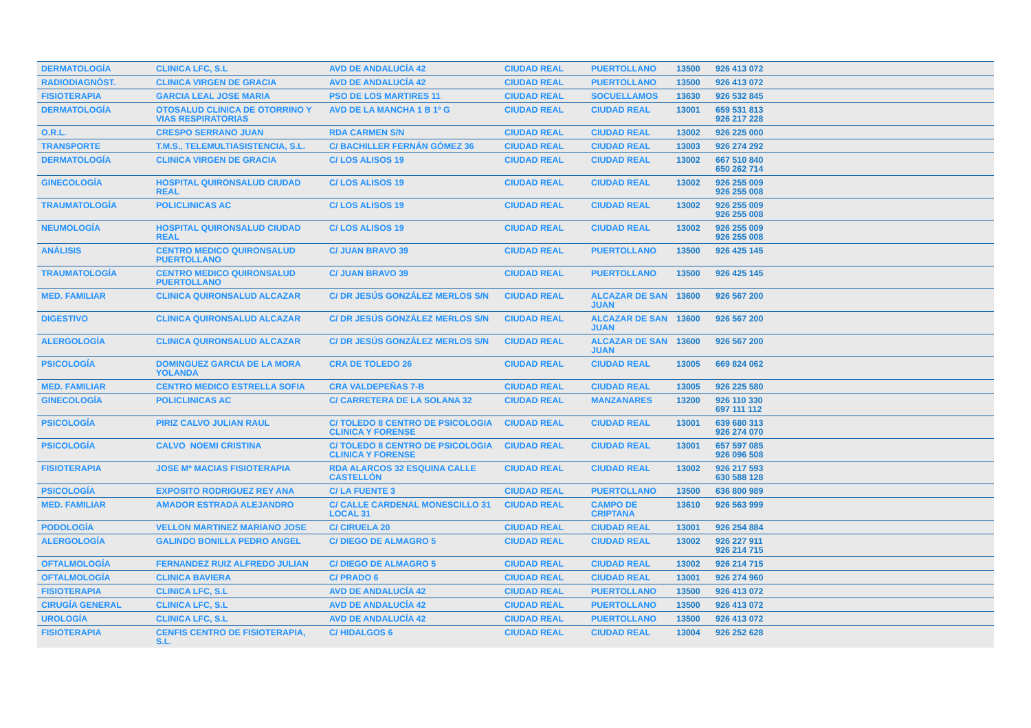| DERMATOLOGÍA | CLINICA LFC, S.L | AVD DE ANDALUCÍA 42 | CIUDAD REAL | PUERTOLLANO | 13500 | 926 413 072 |
| RADIODIAGNÓST. | CLINICA VIRGEN DE GRACIA | AVD DE ANDALUCÍA 42 | CIUDAD REAL | PUERTOLLANO | 13500 | 926 413 072 |
| FISIOTERAPIA | GARCIA LEAL JOSE MARIA | PSO DE LOS MARTIRES 11 | CIUDAD REAL | SOCUELLAMOS | 13630 | 926 532 845 |
| DERMATOLOGÍA | OTOSALUD CLINICA DE OTORRINO Y VIAS RESPIRATORIAS | AVD DE LA MANCHA 1 B 1º G | CIUDAD REAL | CIUDAD REAL | 13001 | 659 531 813 926 217 228 |
| O.R.L. | CRESPO SERRANO JUAN | RDA CARMEN S/N | CIUDAD REAL | CIUDAD REAL | 13002 | 926 225 000 |
| TRANSPORTE | T.M.S., TELEMULTIASISTENCIA, S.L. | C/ BACHILLER FERNÁN GÓMEZ 36 | CIUDAD REAL | CIUDAD REAL | 13003 | 926 274 292 |
| DERMATOLOGÍA | CLINICA VIRGEN DE GRACIA | C/ LOS ALISOS 19 | CIUDAD REAL | CIUDAD REAL | 13002 | 667 510 840 650 262 714 |
| GINECOLOGÍA | HOSPITAL QUIRONSALUD CIUDAD REAL | C/ LOS ALISOS 19 | CIUDAD REAL | CIUDAD REAL | 13002 | 926 255 009 926 255 008 |
| TRAUMATOLOGÍA | POLICLINICAS AC | C/ LOS ALISOS 19 | CIUDAD REAL | CIUDAD REAL | 13002 | 926 255 009 926 255 008 |
| NEUMOLOGÍA | HOSPITAL QUIRONSALUD CIUDAD REAL | C/ LOS ALISOS 19 | CIUDAD REAL | CIUDAD REAL | 13002 | 926 255 009 926 255 008 |
| ANÁLISIS | CENTRO MEDICO QUIRONSALUD PUERTOLLANO | C/ JUAN BRAVO 39 | CIUDAD REAL | PUERTOLLANO | 13500 | 926 425 145 |
| TRAUMATOLOGÍA | CENTRO MEDICO QUIRONSALUD PUERTOLLANO | C/ JUAN BRAVO 39 | CIUDAD REAL | PUERTOLLANO | 13500 | 926 425 145 |
| MED. FAMILIAR | CLINICA QUIRONSALUD ALCAZAR | C/ DR JESÚS GONZÁLEZ MERLOS S/N | CIUDAD REAL | ALCAZAR DE SAN JUAN | 13600 | 926 567 200 |
| DIGESTIVO | CLINICA QUIRONSALUD ALCAZAR | C/ DR JESÚS GONZÁLEZ MERLOS S/N | CIUDAD REAL | ALCAZAR DE SAN JUAN | 13600 | 926 567 200 |
| ALERGOLOGÍA | CLINICA QUIRONSALUD ALCAZAR | C/ DR JESÚS GONZÁLEZ MERLOS S/N | CIUDAD REAL | ALCAZAR DE SAN JUAN | 13600 | 926 567 200 |
| PSICOLOGÍA | DOMINGUEZ GARCIA DE LA MORA YOLANDA | CRA DE TOLEDO 26 | CIUDAD REAL | CIUDAD REAL | 13005 | 669 824 062 |
| MED. FAMILIAR | CENTRO MEDICO ESTRELLA SOFIA | CRA VALDEPEÑAS 7-B | CIUDAD REAL | CIUDAD REAL | 13005 | 926 225 580 |
| GINECOLOGÍA | POLICLINICAS AC | C/ CARRETERA DE LA SOLANA 32 | CIUDAD REAL | MANZANARES | 13200 | 926 110 330 697 111 112 |
| PSICOLOGÍA | PIRIZ CALVO JULIAN RAUL | C/ TOLEDO 8 CENTRO DE PSICOLOGIA CLINICA Y FORENSE | CIUDAD REAL | CIUDAD REAL | 13001 | 639 680 313 926 274 070 |
| PSICOLOGÍA | CALVO NOEMI CRISTINA | C/ TOLEDO 8 CENTRO DE PSICOLOGIA CLINICA Y FORENSE | CIUDAD REAL | CIUDAD REAL | 13001 | 657 597 085 926 096 508 |
| FISIOTERAPIA | JOSE Mª MACIAS FISIOTERAPIA | RDA ALARCOS 32 ESQUINA CALLE CASTELLÓN | CIUDAD REAL | CIUDAD REAL | 13002 | 926 217 593 630 588 128 |
| PSICOLOGÍA | EXPOSITO RODRIGUEZ REY ANA | C/ LA FUENTE 3 | CIUDAD REAL | PUERTOLLANO | 13500 | 636 800 989 |
| MED. FAMILIAR | AMADOR ESTRADA ALEJANDRO | C/ CALLE CARDENAL MONESCILLO 31 LOCAL 31 | CIUDAD REAL | CAMPO DE CRIPTANA | 13610 | 926 563 999 |
| PODOLOGÍA | VELLON MARTINEZ MARIANO JOSE | C/ CIRUELA 20 | CIUDAD REAL | CIUDAD REAL | 13001 | 926 254 884 |
| ALERGOLOGÍA | GALINDO BONILLA PEDRO ANGEL | C/ DIEGO DE ALMAGRO 5 | CIUDAD REAL | CIUDAD REAL | 13002 | 926 227 911 926 214 715 |
| OFTALMOLOGÍA | FERNANDEZ RUIZ ALFREDO JULIAN | C/ DIEGO DE ALMAGRO 5 | CIUDAD REAL | CIUDAD REAL | 13002 | 926 214 715 |
| OFTALMOLOGÍA | CLINICA BAVIERA | C/ PRADO 6 | CIUDAD REAL | CIUDAD REAL | 13001 | 926 274 960 |
| FISIOTERAPIA | CLINICA LFC, S.L | AVD DE ANDALUCÍA 42 | CIUDAD REAL | PUERTOLLANO | 13500 | 926 413 072 |
| CIRUGÍA GENERAL | CLINICA LFC, S.L | AVD DE ANDALUCÍA 42 | CIUDAD REAL | PUERTOLLANO | 13500 | 926 413 072 |
| UROLOGÍA | CLINICA LFC, S.L | AVD DE ANDALUCÍA 42 | CIUDAD REAL | PUERTOLLANO | 13500 | 926 413 072 |
| FISIOTERAPIA | CENFIS CENTRO DE FISIOTERAPIA, S.L. | C/ HIDALGOS 6 | CIUDAD REAL | CIUDAD REAL | 13004 | 926 252 628 |